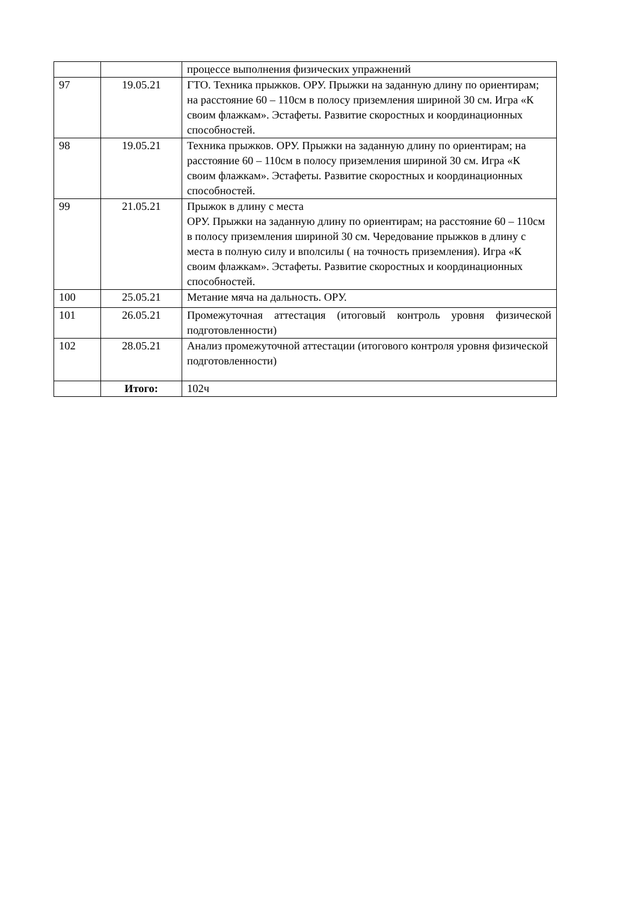| | | процессе выполнения физических упражнений |
| 97 | 19.05.21 | ГТО. Техника прыжков. ОРУ. Прыжки на заданную длину по ориентирам; на расстояние 60 – 110см в полосу приземления шириной 30 см. Игра «К своим флажкам». Эстафеты. Развитие скоростных и координационных способностей. |
| 98 | 19.05.21 | Техника прыжков. ОРУ. Прыжки на заданную длину по ориентирам; на расстояние 60 – 110см в полосу приземления шириной 30 см. Игра «К своим флажкам». Эстафеты. Развитие скоростных и координационных способностей. |
| 99 | 21.05.21 | Прыжок в длину с места ОРУ. Прыжки на заданную длину по ориентирам; на расстояние 60 – 110см в полосу приземления шириной 30 см. Чередование прыжков в длину с места в полную силу и вполсилы ( на точность приземления). Игра «К своим флажкам». Эстафеты. Развитие скоростных и координационных способностей. |
| 100 | 25.05.21 | Метание мяча на дальность. ОРУ. |
| 101 | 26.05.21 | Промежуточная аттестация (итоговый контроль уровня физической подготовленности) |
| 102 | 28.05.21 | Анализ промежуточной аттестации (итогового контроля уровня физической подготовленности) |
| | Итого: | 102ч |